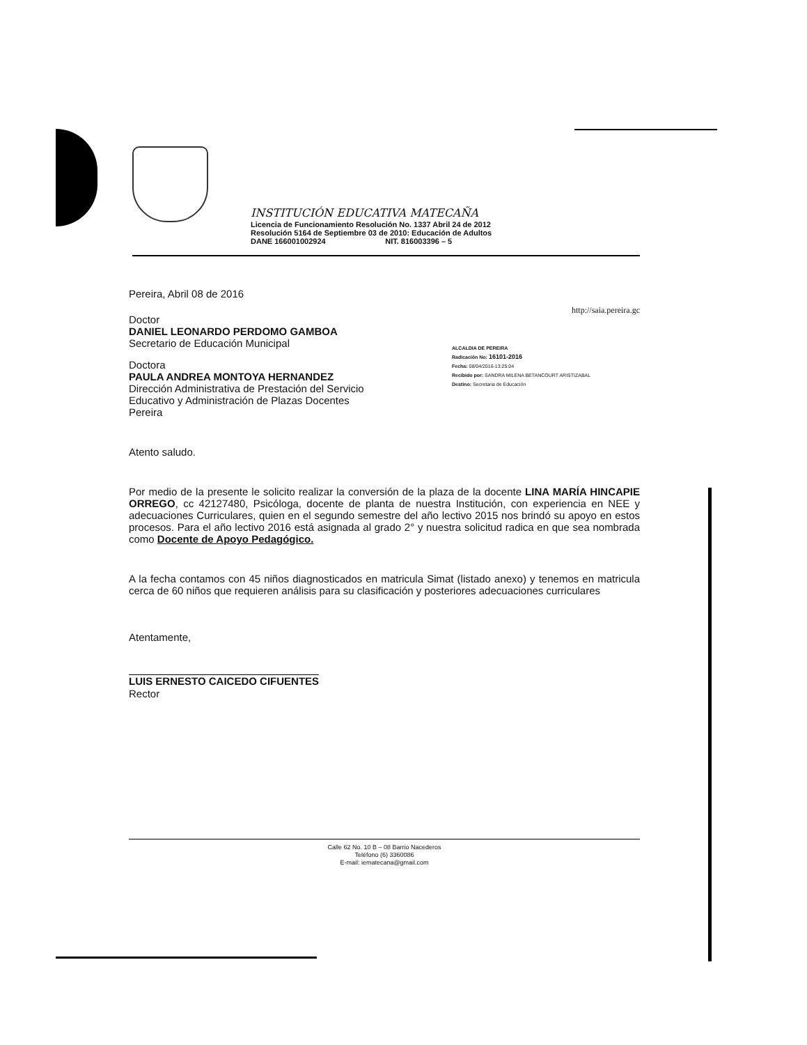INSTITUCIÓN EDUCATIVA MATECAÑA
Licencia de Funcionamiento Resolución No. 1337 Abril 24 de 2012
Resolución 5164 de Septiembre 03 de 2010: Educación de Adultos
DANE 166001002924 NIT. 816003396 – 5
Pereira, Abril 08 de 2016
Doctor
DANIEL LEONARDO PERDOMO GAMBOA
Secretario de Educación Municipal
Doctora
PAULA ANDREA MONTOYA HERNANDEZ
Dirección Administrativa de Prestación del Servicio
Educativo y Administración de Plazas Docentes
Pereira
http://saia.pereira.gc
ALCALDIA DE PEREIRA
Radicación No: 16101-2016
Fecha: 08/04/2016-13:25:04
Recibido por: SANDRA MILENA BETANCOURT ARISTIZABAL
Destino: Secretaria de Educación
Atento saludo.
Por medio de la presente le solicito realizar la conversión de la plaza de la docente LINA MARÍA HINCAPIE ORREGO, cc 42127480, Psicóloga, docente de planta de nuestra Institución, con experiencia en NEE y adecuaciones Curriculares, quien en el segundo semestre del año lectivo 2015 nos brindó su apoyo en estos procesos. Para el año lectivo 2016 está asignada al grado 2° y nuestra solicitud radica en que sea nombrada como Docente de Apoyo Pedagógico.
A la fecha contamos con 45 niños diagnosticados en matricula Simat (listado anexo) y tenemos en matricula cerca de 60 niños que requieren análisis para su clasificación y posteriores adecuaciones curriculares
Atentamente,
LUIS ERNESTO CAICEDO CIFUENTES
Rector
Calle 62 No. 10 B – 08 Barrio Nacederos
Teléfono (6) 3360086
E-mail: iematecana@gmail.com